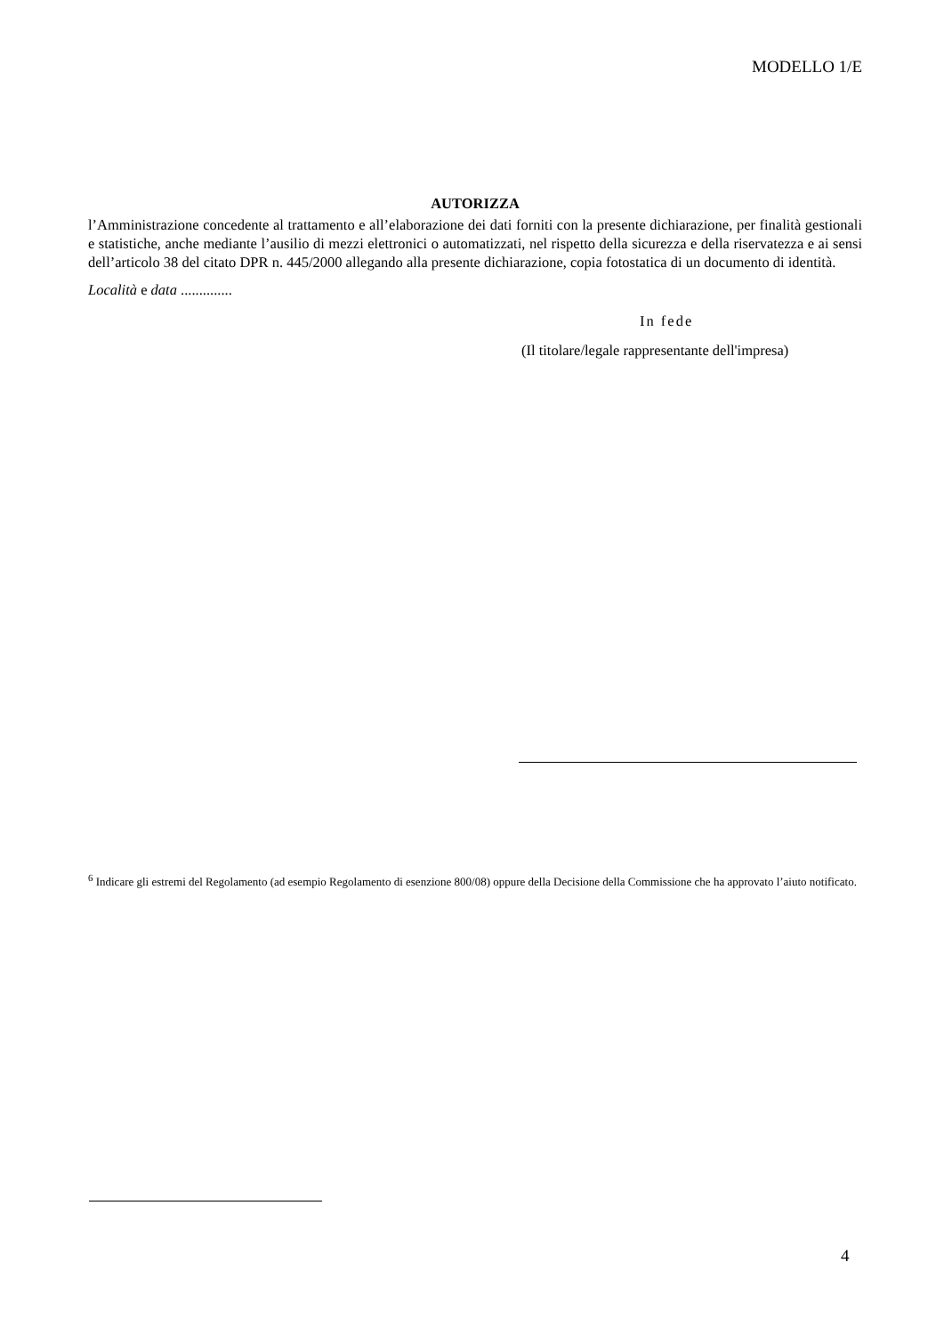MODELLO 1/E
AUTORIZZA
l’Amministrazione concedente al trattamento e all’elaborazione dei dati forniti con la presente dichiarazione, per finalità gestionali e statistiche, anche mediante l’ausilio di mezzi elettronici o automatizzati, nel rispetto della sicurezza e della riservatezza e ai sensi dell’articolo 38 del citato DPR n. 445/2000 allegando alla presente dichiarazione, copia fotostatica di un documento di identità.
Località e data ..............
In fede
(Il titolare/legale rappresentante dell'impresa)
<sup>6</sup> Indicare gli estremi del Regolamento (ad esempio Regolamento di esenzione 800/08) oppure della Decisione della Commissione che ha approvato l’aiuto notificato.
4